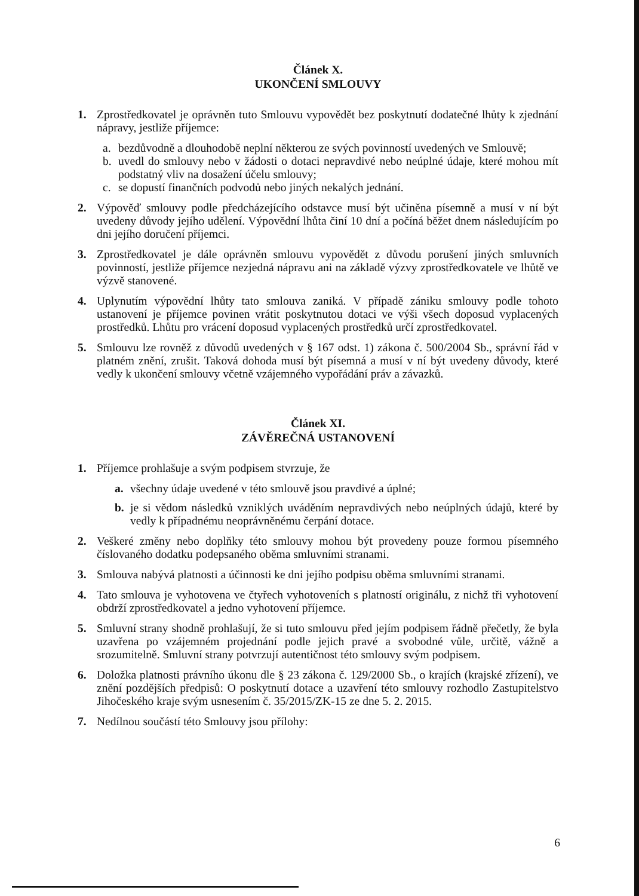Článek X.
UKONČENÍ SMLOUVY
1. Zprostředkovatel je oprávněn tuto Smlouvu vypovědět bez poskytnutí dodatečné lhůty k zjednání nápravy, jestliže příjemce:
a. bezdůvodně a dlouhodobě neplní některou ze svých povinností uvedených ve Smlouvě;
b. uvedl do smlouvy nebo v žádosti o dotaci nepravdivé nebo neúplné údaje, které mohou mít podstatný vliv na dosažení účelu smlouvy;
c. se dopustí finančních podvodů nebo jiných nekalých jednání.
2. Výpověď smlouvy podle předcházejícího odstavce musí být učiněna písemně a musí v ní být uvedeny důvody jejího udělení. Výpovědní lhůta činí 10 dní a počíná běžet dnem následujícím po dni jejího doručení příjemci.
3. Zprostředkovatel je dále oprávněn smlouvu vypovědět z důvodu porušení jiných smluvních povinností, jestliže příjemce nezjedná nápravu ani na základě výzvy zprostředkovatele ve lhůtě ve výzvě stanovené.
4. Uplynutím výpovědní lhůty tato smlouva zaniká. V případě zániku smlouvy podle tohoto ustanovení je příjemce povinen vrátit poskytnutou dotaci ve výši všech doposud vyplacených prostředků. Lhůtu pro vrácení doposud vyplacených prostředků určí zprostředkovatel.
5. Smlouvu lze rovněž z důvodů uvedených v § 167 odst. 1) zákona č. 500/2004 Sb., správní řád v platném znění, zrušit. Taková dohoda musí být písemná a musí v ní být uvedeny důvody, které vedly k ukončení smlouvy včetně vzájemného vypořádání práv a závazků.
Článek XI.
ZÁVĚREČNÁ USTANOVENÍ
1. Příjemce prohlašuje a svým podpisem stvrzuje, že
a. všechny údaje uvedené v této smlouvě jsou pravdivé a úplné;
b. je si vědom následků vzniklých uváděním nepravdivých nebo neúplných údajů, které by vedly k případnému neoprávněnému čerpání dotace.
2. Veškeré změny nebo doplňky této smlouvy mohou být provedeny pouze formou písemného číslovaného dodatku podepsaného oběma smluvními stranami.
3. Smlouva nabývá platnosti a účinnosti ke dni jejího podpisu oběma smluvními stranami.
4. Tato smlouva je vyhotovena ve čtyřech vyhotoveních s platností originálu, z nichž tři vyhotovení obdrží zprostředkovatel a jedno vyhotovení příjemce.
5. Smluvní strany shodně prohlašují, že si tuto smlouvu před jejím podpisem řádně přečetly, že byla uzavřena po vzájemném projednání podle jejich pravé a svobodné vůle, určitě, vážně a srozumitelně. Smluvní strany potvrzují autentičnost této smlouvy svým podpisem.
6. Doložka platnosti právního úkonu dle § 23 zákona č. 129/2000 Sb., o krajích (krajské zřízení), ve znění pozdějších předpisů: O poskytnutí dotace a uzavření této smlouvy rozhodlo Zastupitelstvo Jihočeského kraje svým usnesením č. 35/2015/ZK-15 ze dne 5. 2. 2015.
7. Nedílnou součástí této Smlouvy jsou přílohy:
6